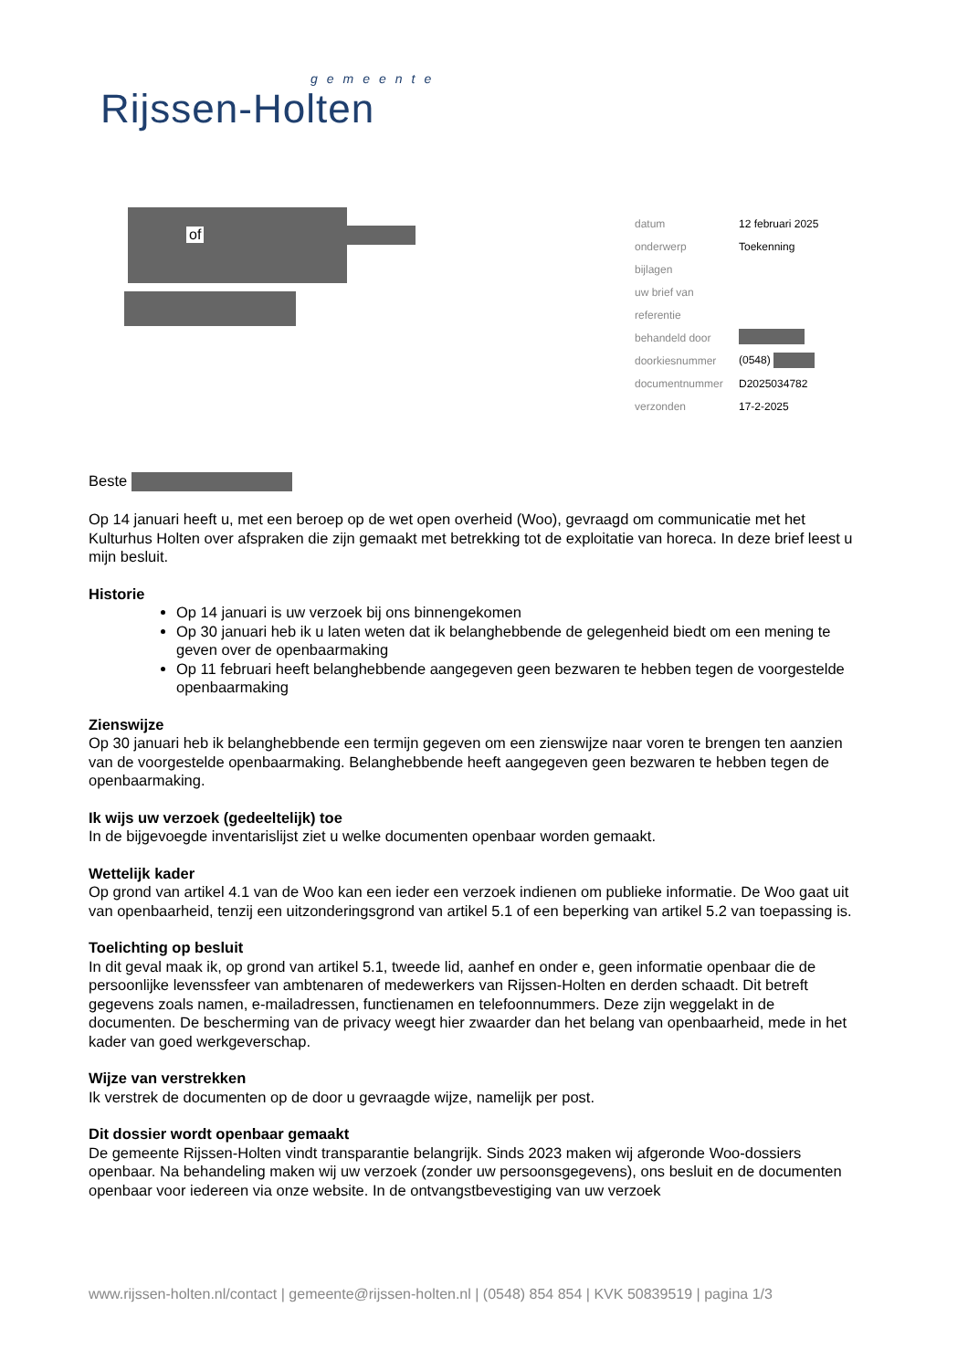gemeente
Rijssen-Holten
of
| datum | 12 februari 2025 |
| onderwerp | Toekenning |
| bijlagen | |
| uw brief van | |
| referentie | |
| behandeld door | |
| doorkiesnummer | (0548) |
| documentnummer | D2025034782 |
| verzonden | 17-2-2025 |
Beste
Op 14 januari heeft u, met een beroep op de wet open overheid (Woo), gevraagd om communicatie met het Kulturhus Holten over afspraken die zijn gemaakt met betrekking tot de exploitatie van horeca. In deze brief leest u mijn besluit.
Historie
Op 14 januari is uw verzoek bij ons binnengekomen
Op 30 januari heb ik u laten weten dat ik belanghebbende de gelegenheid biedt om een mening te geven over de openbaarmaking
Op 11 februari heeft belanghebbende aangegeven geen bezwaren te hebben tegen de voorgestelde openbaarmaking
Zienswijze
Op 30 januari heb ik belanghebbende een termijn gegeven om een zienswijze naar voren te brengen ten aanzien van de voorgestelde openbaarmaking. Belanghebbende heeft aangegeven geen bezwaren te hebben tegen de openbaarmaking.
Ik wijs uw verzoek (gedeeltelijk) toe
In de bijgevoegde inventarislijst ziet u welke documenten openbaar worden gemaakt.
Wettelijk kader
Op grond van artikel 4.1 van de Woo kan een ieder een verzoek indienen om publieke informatie. De Woo gaat uit van openbaarheid, tenzij een uitzonderingsgrond van artikel 5.1 of een beperking van artikel 5.2 van toepassing is.
Toelichting op besluit
In dit geval maak ik, op grond van artikel 5.1, tweede lid, aanhef en onder e, geen informatie openbaar die de persoonlijke levenssfeer van ambtenaren of medewerkers van Rijssen-Holten en derden schaadt. Dit betreft gegevens zoals namen, e-mailadressen, functienamen en telefoonnummers. Deze zijn weggelakt in de documenten. De bescherming van de privacy weegt hier zwaarder dan het belang van openbaarheid, mede in het kader van goed werkgeverschap.
Wijze van verstrekken
Ik verstrek de documenten op de door u gevraagde wijze, namelijk per post.
Dit dossier wordt openbaar gemaakt
De gemeente Rijssen-Holten vindt transparantie belangrijk. Sinds 2023 maken wij afgeronde Woo-dossiers openbaar. Na behandeling maken wij uw verzoek (zonder uw persoonsgegevens), ons besluit en de documenten openbaar voor iedereen via onze website. In de ontvangstbevestiging van uw verzoek
www.rijssen-holten.nl/contact | gemeente@rijssen-holten.nl | (0548) 854 854 | KVK 50839519 | pagina 1/3